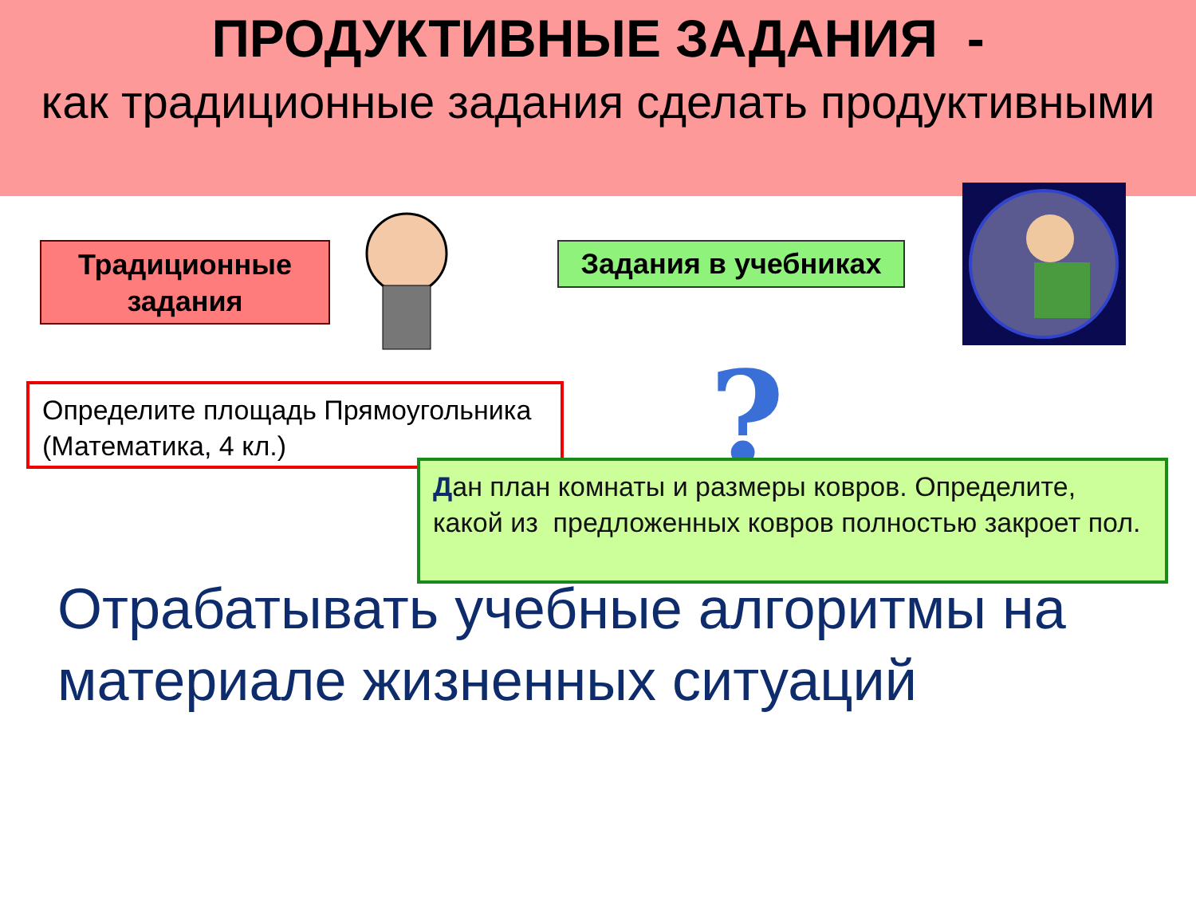ПРОДУКТИВНЫЕ ЗАДАНИЯ -
как традиционные задания сделать продуктивными
Традиционные задания
Задания в учебниках
Определите площадь Прямоугольника (Математика, 4 кл.)
?
Дан план комнаты и размеры ковров. Определите, какой из предложенных ковров полностью закроет пол.
Отрабатывать учебные алгоритмы на материале жизненных ситуаций